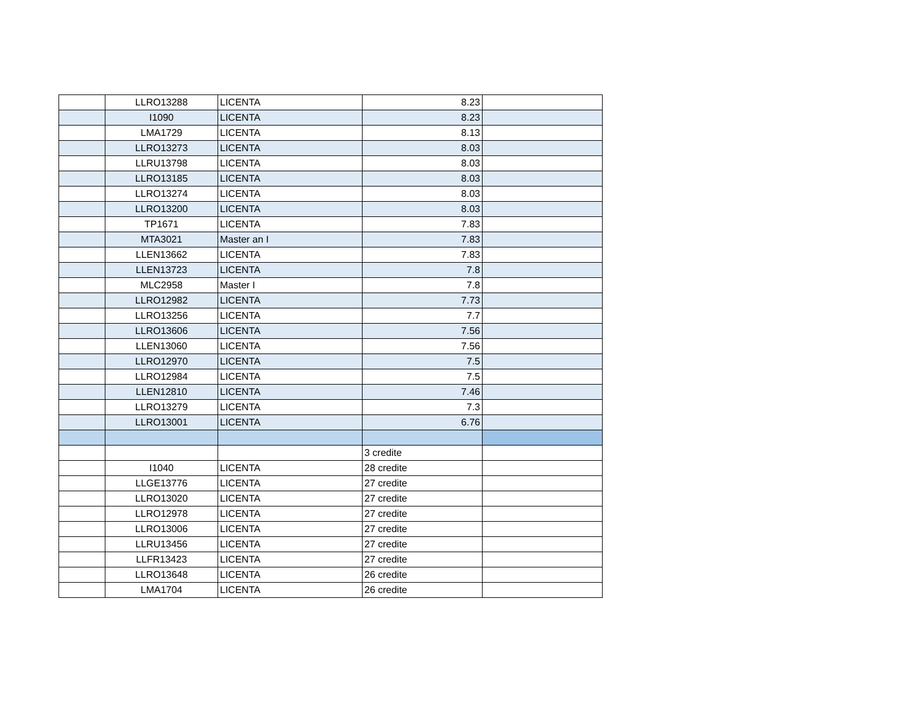| | LLRO13288 | LICENTA | 8.23 | |
| | I1090 | LICENTA | 8.23 | |
| | LMA1729 | LICENTA | 8.13 | |
| | LLRO13273 | LICENTA | 8.03 | |
| | LLRU13798 | LICENTA | 8.03 | |
| | LLRO13185 | LICENTA | 8.03 | |
| | LLRO13274 | LICENTA | 8.03 | |
| | LLRO13200 | LICENTA | 8.03 | |
| | TP1671 | LICENTA | 7.83 | |
| | MTA3021 | Master an I | 7.83 | |
| | LLEN13662 | LICENTA | 7.83 | |
| | LLEN13723 | LICENTA | 7.8 | |
| | MLC2958 | Master I | 7.8 | |
| | LLRO12982 | LICENTA | 7.73 | |
| | LLRO13256 | LICENTA | 7.7 | |
| | LLRO13606 | LICENTA | 7.56 | |
| | LLEN13060 | LICENTA | 7.56 | |
| | LLRO12970 | LICENTA | 7.5 | |
| | LLRO12984 | LICENTA | 7.5 | |
| | LLEN12810 | LICENTA | 7.46 | |
| | LLRO13279 | LICENTA | 7.3 | |
| | LLRO13001 | LICENTA | 6.76 | |
| | | | 3 credite | |
| | I1040 | LICENTA | 28 credite | |
| | LLGE13776 | LICENTA | 27 credite | |
| | LLRO13020 | LICENTA | 27 credite | |
| | LLRO12978 | LICENTA | 27 credite | |
| | LLRO13006 | LICENTA | 27 credite | |
| | LLRU13456 | LICENTA | 27 credite | |
| | LLFR13423 | LICENTA | 27 credite | |
| | LLRO13648 | LICENTA | 26 credite | |
| | LMA1704 | LICENTA | 26 credite | |